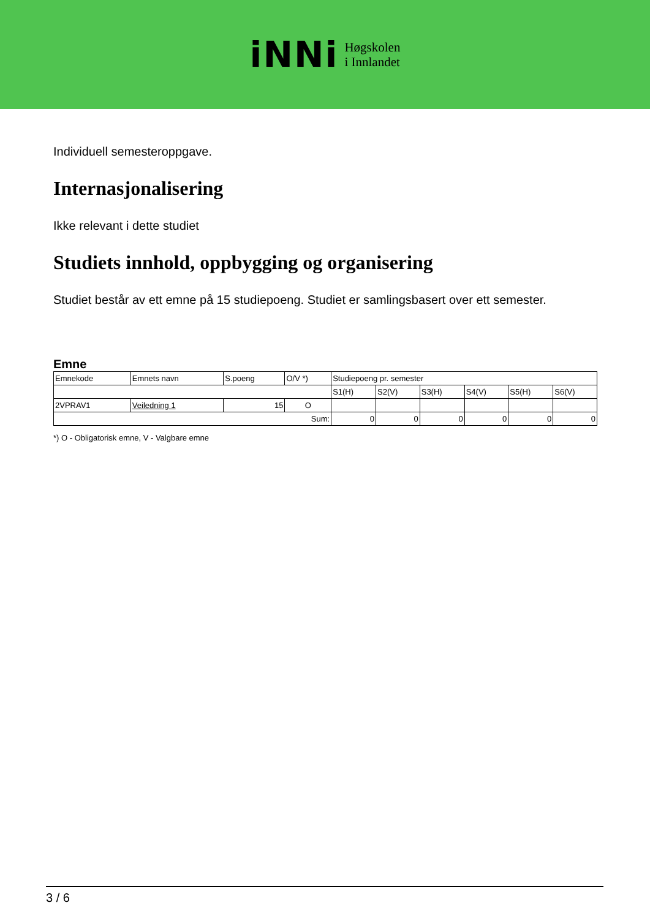iNNi
Høgskolen
i Innlandet
Individuell semesteroppgave.
Internasjonalisering
Ikke relevant i dette studiet
Studiets innhold, oppbygging og organisering
Studiet består av ett emne på 15 studiepoeng. Studiet er samlingsbasert over ett semester.
Emne
| Emnekode | Emnets navn | S.poeng | O/V *) | Studiepoeng pr. semester | | | | | |
| | | | | S1(H) | S2(V) | S3(H) | S4(V) | S5(H) | S6(V) |
| 2VPRAV1 | Veiledning 1 | 15 | O | | | | | | |
| Sum: | | | | 0 | 0 | 0 | 0 | 0 | 0 |
*) O - Obligatorisk emne, V - Valgbare emne
3 / 6